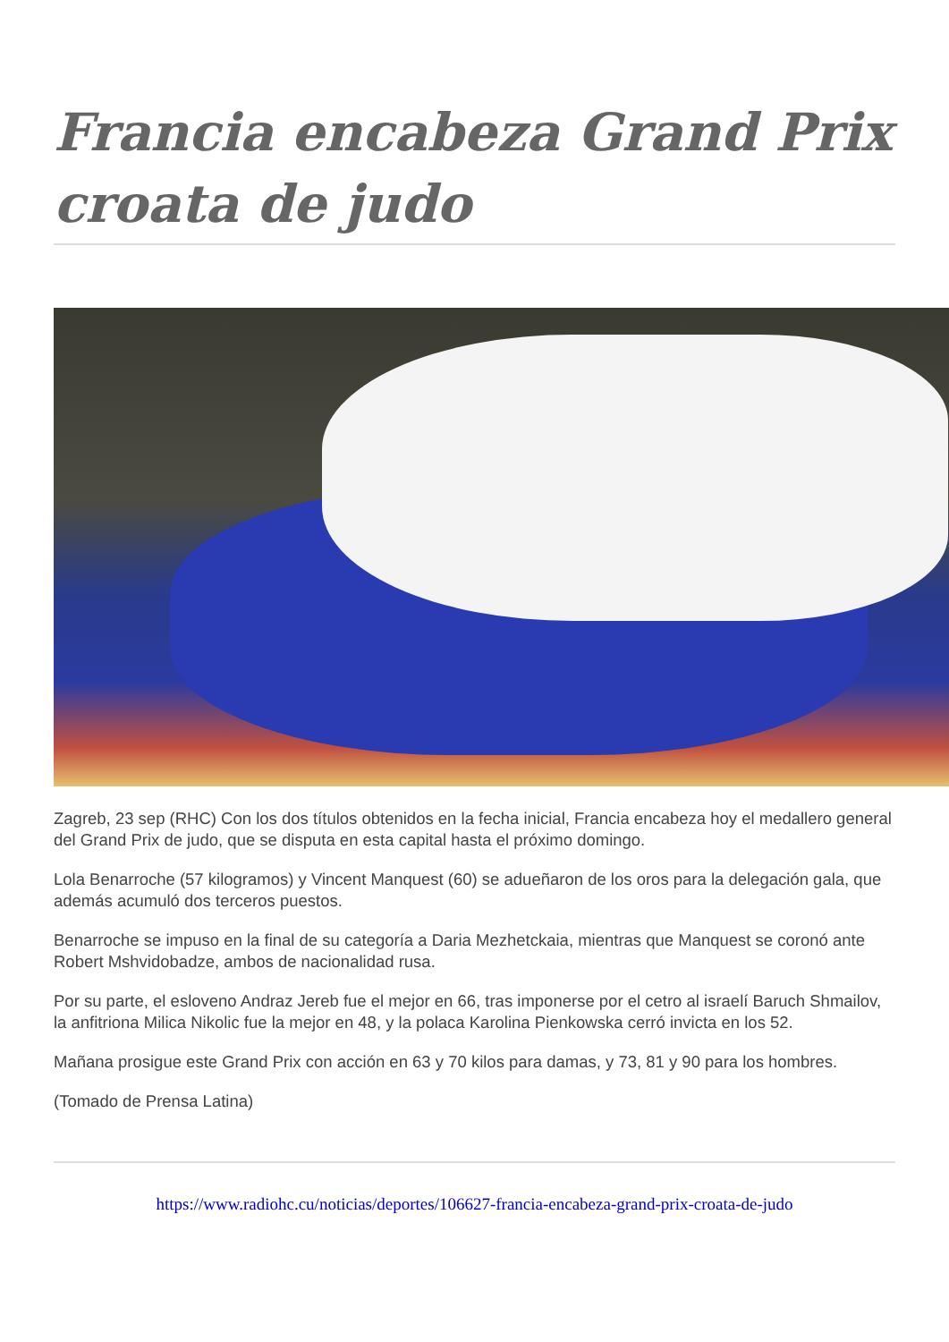Francia encabeza Grand Prix croata de judo
Zagreb, 23 sep (RHC) Con los dos títulos obtenidos en la fecha inicial, Francia encabeza hoy el medallero general del Grand Prix de judo, que se disputa en esta capital hasta el próximo domingo.
Lola Benarroche (57 kilogramos) y Vincent Manquest (60) se adueñaron de los oros para la delegación gala, que además acumuló dos terceros puestos.
Benarroche se impuso en la final de su categoría a Daria Mezhetckaia, mientras que Manquest se coronó ante Robert Mshvidobadze, ambos de nacionalidad rusa.
Por su parte, el esloveno Andraz Jereb fue el mejor en 66, tras imponerse por el cetro al israelí Baruch Shmailov, la anfitriona Milica Nikolic fue la mejor en 48, y la polaca Karolina Pienkowska cerró invicta en los 52.
Mañana prosigue este Grand Prix con acción en 63 y 70 kilos para damas, y 73, 81 y 90 para los hombres.
(Tomado de Prensa Latina)
https://www.radiohc.cu/noticias/deportes/106627-francia-encabeza-grand-prix-croata-de-judo